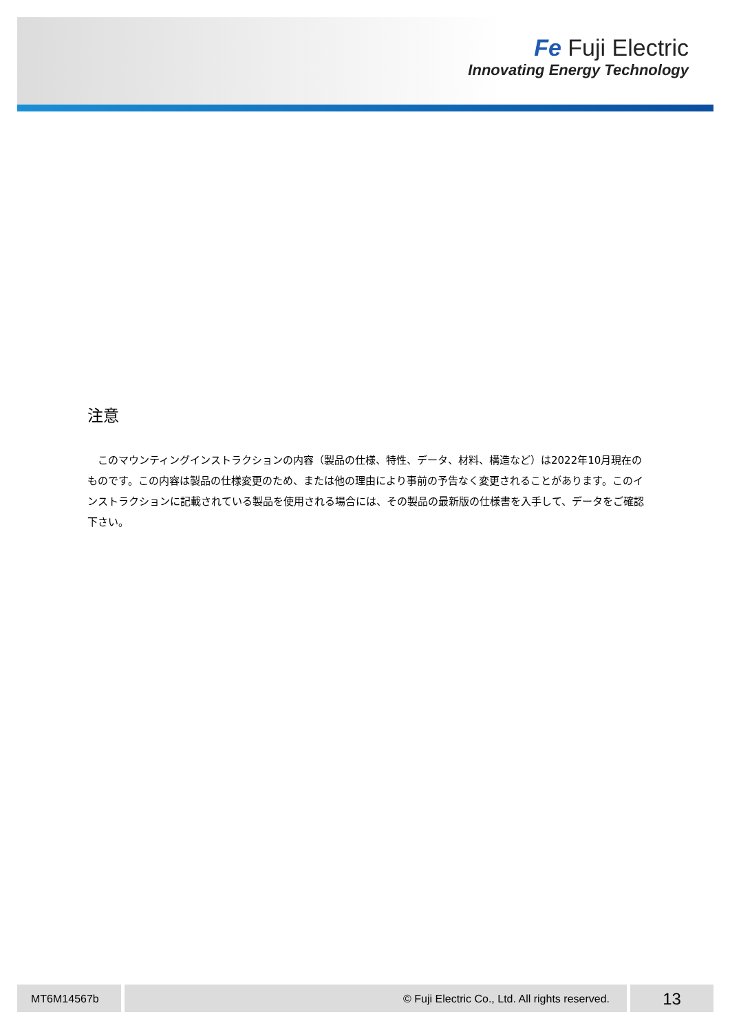Fe Fuji Electric
Innovating Energy Technology
注意
　このマウンティングインストラクションの内容（製品の仕様、特性、データ、材料、構造など）は2022年10月現在のものです。この内容は製品の仕様変更のため、または他の理由により事前の予告なく変更されることがあります。このインストラクションに記載されている製品を使用される場合には、その製品の最新版の仕様書を入手して、データをご確認下さい。
MT6M14567b © Fuji Electric Co., Ltd. All rights reserved.
13